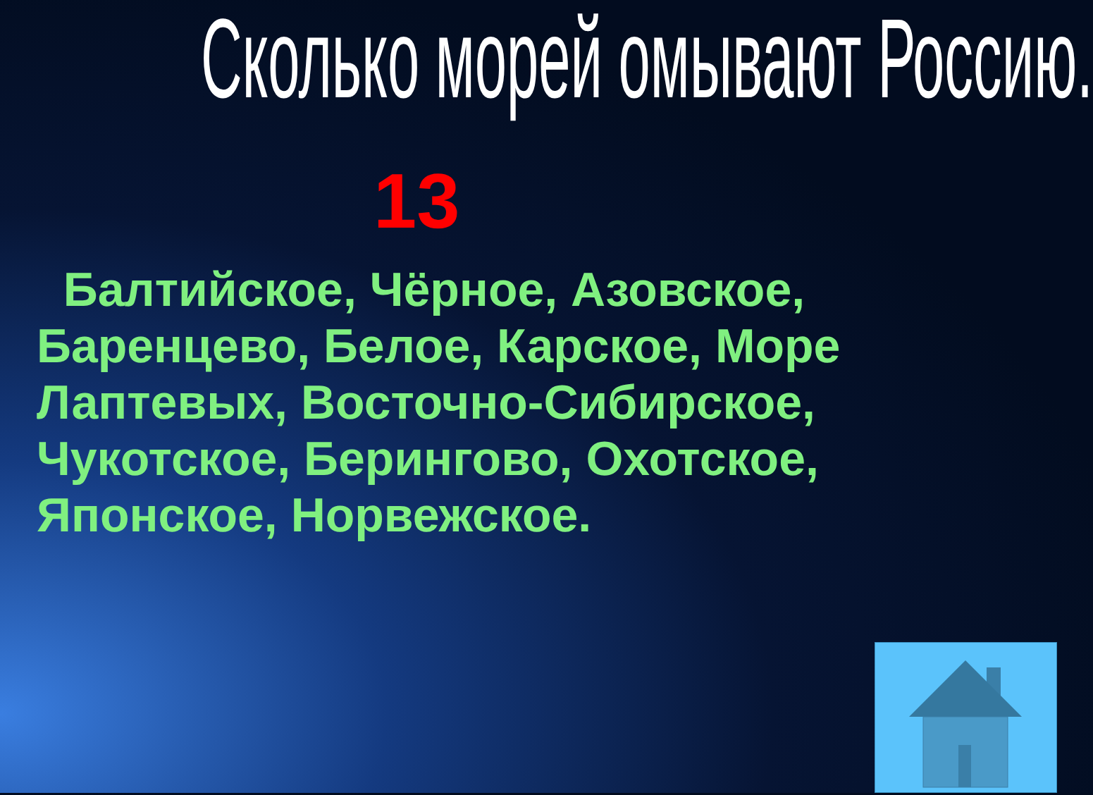Сколько морей омывают Россию.
13
Балтийское, Чёрное, Азовское, Баренцево, Белое, Карское, Море Лаптевых, Восточно-Сибирское, Чукотское, Берингово, Охотское, Японское, Норвежское.